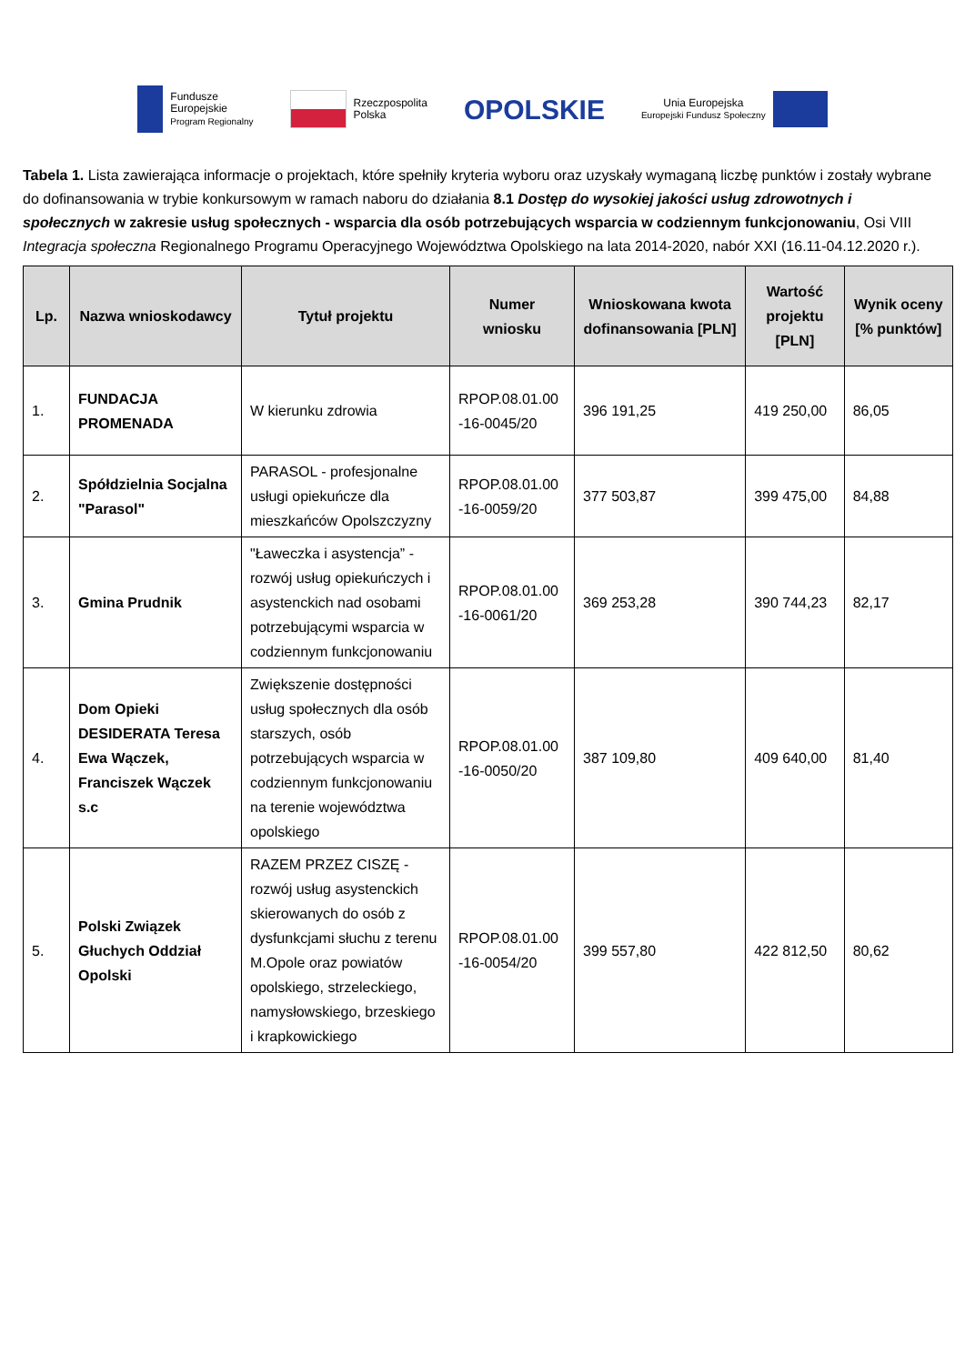Fundusze
Europejskie
Program Regionalny
Rzeczpospolita
Polska
OPOLSKIE
Unia Europejska
Europejski Fundusz Społeczny
Tabela 1. Lista zawierająca informacje o projektach, które spełniły kryteria wyboru oraz uzyskały wymaganą liczbę punktów i zostały wybrane do dofinansowania w trybie konkursowym w ramach naboru do działania 8.1 Dostęp do wysokiej jakości usług zdrowotnych i społecznych w zakresie usług społecznych - wsparcia dla osób potrzebujących wsparcia w codziennym funkcjonowaniu, Osi VIII Integracja społeczna Regionalnego Programu Operacyjnego Województwa Opolskiego na lata 2014-2020, nabór XXI (16.11-04.12.2020 r.).
| Lp. | Nazwa wnioskodawcy | Tytuł projektu | Numer wniosku | Wnioskowana kwota dofinansowania [PLN] | Wartość projektu [PLN] | Wynik oceny [% punktów] |
| --- | --- | --- | --- | --- | --- | --- |
| 1. | FUNDACJA PROMENADA | W kierunku zdrowia | RPOP.08.01.00 -16-0045/20 | 396 191,25 | 419 250,00 | 86,05 |
| 2. | Spółdzielnia Socjalna "Parasol" | PARASOL - profesjonalne usługi opiekuńcze dla mieszkańców Opolszczyzny | RPOP.08.01.00 -16-0059/20 | 377 503,87 | 399 475,00 | 84,88 |
| 3. | Gmina Prudnik | "Ławeczka i asystencja” - rozwój usług opiekuńczych i asystenckich nad osobami potrzebującymi wsparcia w codziennym funkcjonowaniu | RPOP.08.01.00 -16-0061/20 | 369 253,28 | 390 744,23 | 82,17 |
| 4. | Dom Opieki DESIDERATA Teresa Ewa Wączek, Franciszek Wączek s.c | Zwiększenie dostępności usług społecznych dla osób starszych, osób potrzebujących wsparcia w codziennym funkcjonowaniu na terenie województwa opolskiego | RPOP.08.01.00 -16-0050/20 | 387 109,80 | 409 640,00 | 81,40 |
| 5. | Polski Związek Głuchych Oddział Opolski | RAZEM PRZEZ CISZĘ - rozwój usług asystenckich skierowanych do osób z dysfunkcjami słuchu z terenu M.Opole oraz powiatów opolskiego, strzeleckiego, namysłowskiego, brzeskiego i krapkowickiego | RPOP.08.01.00 -16-0054/20 | 399 557,80 | 422 812,50 | 80,62 |